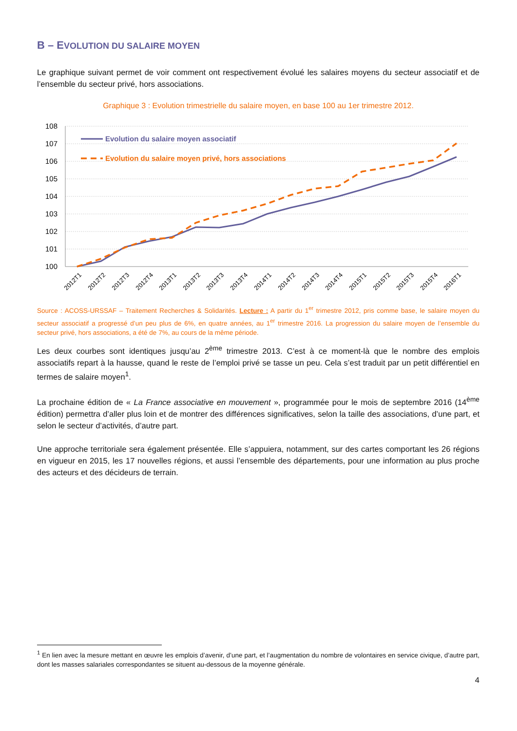B – EVOLUTION DU SALAIRE MOYEN
Le graphique suivant permet de voir comment ont respectivement évolué les salaires moyens du secteur associatif et de l’ensemble du secteur privé, hors associations.
Graphique 3 : Evolution trimestrielle du salaire moyen, en base 100 au 1er trimestre 2012.
108
107
106
105
104
103
102
101
100
Evolution du salaire moyen associatif
Evolution du salaire moyen privé, hors associations
2012T1
2012T2
2012T3
2012T4
2013T1
2013T2
2013T3
2013T4
2014T1
2014T2
2014T3
2014T4
2015T1
2015T2
2015T3
2015T4
2016T1
Source : ACOSS-URSSAF – Traitement Recherches & Solidarités. Lecture : A partir du 1<sup>er</sup> trimestre 2012, pris comme base, le salaire moyen du secteur associatif a progressé d’un peu plus de 6%, en quatre années, au 1<sup>er</sup> trimestre 2016. La progression du salaire moyen de l’ensemble du secteur privé, hors associations, a été de 7%, au cours de la même période.
Les deux courbes sont identiques jusqu’au 2<sup>ème</sup> trimestre 2013. C’est à ce moment-là que le nombre des emplois associatifs repart à la hausse, quand le reste de l’emploi privé se tasse un peu. Cela s’est traduit par un petit différentiel en termes de salaire moyen<sup>1</sup>.
La prochaine édition de « La France associative en mouvement », programmée pour le mois de septembre 2016 (14<sup>ème</sup> édition) permettra d’aller plus loin et de montrer des différences significatives, selon la taille des associations, d’une part, et selon le secteur d’activités, d’autre part.
Une approche territoriale sera également présentée. Elle s’appuiera, notamment, sur des cartes comportant les 26 régions en vigueur en 2015, les 17 nouvelles régions, et aussi l’ensemble des départements, pour une information au plus proche des acteurs et des décideurs de terrain.
<sup>1</sup> En lien avec la mesure mettant en œuvre les emplois d’avenir, d’une part, et l’augmentation du nombre de volontaires en service civique, d’autre part, dont les masses salariales correspondantes se situent au-dessous de la moyenne générale.
4